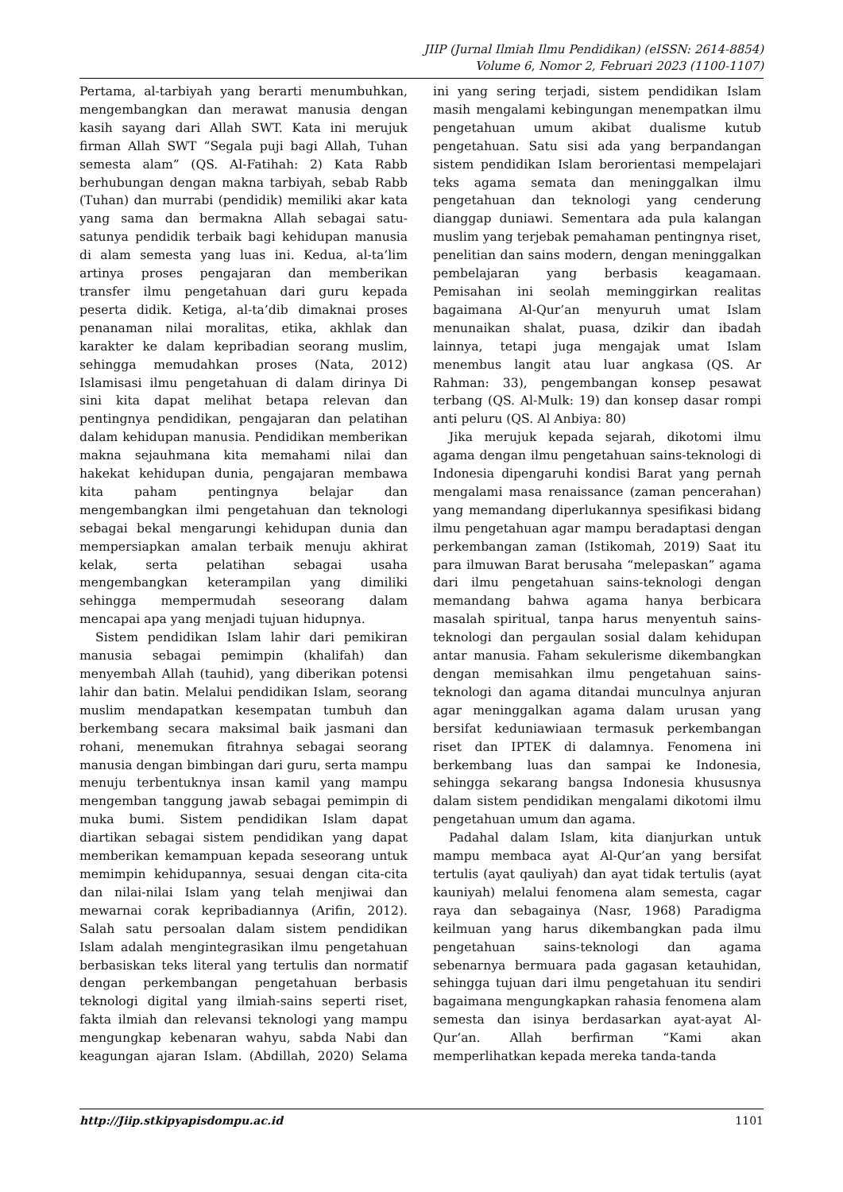JIIP (Jurnal Ilmiah Ilmu Pendidikan) (eISSN: 2614-8854)
Volume 6, Nomor 2, Februari 2023 (1100-1107)
Pertama, al-tarbiyah yang berarti menumbuhkan, mengembangkan dan merawat manusia dengan kasih sayang dari Allah SWT. Kata ini merujuk firman Allah SWT “Segala puji bagi Allah, Tuhan semesta alam” (QS. Al-Fatihah: 2) Kata Rabb berhubungan dengan makna tarbiyah, sebab Rabb (Tuhan) dan murrabi (pendidik) memiliki akar kata yang sama dan bermakna Allah sebagai satu-satunya pendidik terbaik bagi kehidupan manusia di alam semesta yang luas ini. Kedua, al-ta’lim artinya proses pengajaran dan memberikan transfer ilmu pengetahuan dari guru kepada peserta didik. Ketiga, al-ta’dib dimaknai proses penanaman nilai moralitas, etika, akhlak dan karakter ke dalam kepribadian seorang muslim, sehingga memudahkan proses (Nata, 2012) Islamisasi ilmu pengetahuan di dalam dirinya Di sini kita dapat melihat betapa relevan dan pentingnya pendidikan, pengajaran dan pelatihan dalam kehidupan manusia. Pendidikan memberikan makna sejauhmana kita memahami nilai dan hakekat kehidupan dunia, pengajaran membawa kita paham pentingnya belajar dan mengembangkan ilmi pengetahuan dan teknologi sebagai bekal mengarungi kehidupan dunia dan mempersiapkan amalan terbaik menuju akhirat kelak, serta pelatihan sebagai usaha mengembangkan keterampilan yang dimiliki sehingga mempermudah seseorang dalam mencapai apa yang menjadi tujuan hidupnya.
Sistem pendidikan Islam lahir dari pemikiran manusia sebagai pemimpin (khalifah) dan menyembah Allah (tauhid), yang diberikan potensi lahir dan batin. Melalui pendidikan Islam, seorang muslim mendapatkan kesempatan tumbuh dan berkembang secara maksimal baik jasmani dan rohani, menemukan fitrahnya sebagai seorang manusia dengan bimbingan dari guru, serta mampu menuju terbentuknya insan kamil yang mampu mengemban tanggung jawab sebagai pemimpin di muka bumi. Sistem pendidikan Islam dapat diartikan sebagai sistem pendidikan yang dapat memberikan kemampuan kepada seseorang untuk memimpin kehidupannya, sesuai dengan cita-cita dan nilai-nilai Islam yang telah menjiwai dan mewarnai corak kepribadiannya (Arifin, 2012). Salah satu persoalan dalam sistem pendidikan Islam adalah mengintegrasikan ilmu pengetahuan berbasiskan teks literal yang tertulis dan normatif dengan perkembangan pengetahuan berbasis teknologi digital yang ilmiah-sains seperti riset, fakta ilmiah dan relevansi teknologi yang mampu mengungkap kebenaran wahyu, sabda Nabi dan keagungan ajaran Islam. (Abdillah, 2020) Selama ini yang sering terjadi, sistem pendidikan Islam masih mengalami kebingungan menempatkan ilmu pengetahuan umum akibat dualisme kutub pengetahuan. Satu sisi ada yang berpandangan sistem pendidikan Islam berorientasi mempelajari teks agama semata dan meninggalkan ilmu pengetahuan dan teknologi yang cenderung dianggap duniawi. Sementara ada pula kalangan muslim yang terjebak pemahaman pentingnya riset, penelitian dan sains modern, dengan meninggalkan pembelajaran yang berbasis keagamaan. Pemisahan ini seolah meminggirkan realitas bagaimana Al-Qur’an menyuruh umat Islam menunaikan shalat, puasa, dzikir dan ibadah lainnya, tetapi juga mengajak umat Islam menembus langit atau luar angkasa (QS. Ar Rahman: 33), pengembangan konsep pesawat terbang (QS. Al-Mulk: 19) dan konsep dasar rompi anti peluru (QS. Al Anbiya: 80)
Jika merujuk kepada sejarah, dikotomi ilmu agama dengan ilmu pengetahuan sains-teknologi di Indonesia dipengaruhi kondisi Barat yang pernah mengalami masa renaissance (zaman pencerahan) yang memandang diperlukannya spesifikasi bidang ilmu pengetahuan agar mampu beradaptasi dengan perkembangan zaman (Istikomah, 2019) Saat itu para ilmuwan Barat berusaha “melepaskan” agama dari ilmu pengetahuan sains-teknologi dengan memandang bahwa agama hanya berbicara masalah spiritual, tanpa harus menyentuh sains-teknologi dan pergaulan sosial dalam kehidupan antar manusia. Faham sekulerisme dikembangkan dengan memisahkan ilmu pengetahuan sains-teknologi dan agama ditandai munculnya anjuran agar meninggalkan agama dalam urusan yang bersifat keduniawiaan termasuk perkembangan riset dan IPTEK di dalamnya. Fenomena ini berkembang luas dan sampai ke Indonesia, sehingga sekarang bangsa Indonesia khususnya dalam sistem pendidikan mengalami dikotomi ilmu pengetahuan umum dan agama.
Padahal dalam Islam, kita dianjurkan untuk mampu membaca ayat Al-Qur’an yang bersifat tertulis (ayat qauliyah) dan ayat tidak tertulis (ayat kauniyah) melalui fenomena alam semesta, cagar raya dan sebagainya (Nasr, 1968) Paradigma keilmuan yang harus dikembangkan pada ilmu pengetahuan sains-teknologi dan agama sebenarnya bermuara pada gagasan ketauhidan, sehingga tujuan dari ilmu pengetahuan itu sendiri bagaimana mengungkapkan rahasia fenomena alam semesta dan isinya berdasarkan ayat-ayat Al-Qur’an. Allah berfirman “Kami akan memperlihatkan kepada mereka tanda-tanda
http://Jiip.stkipyapisdompu.ac.id 1101